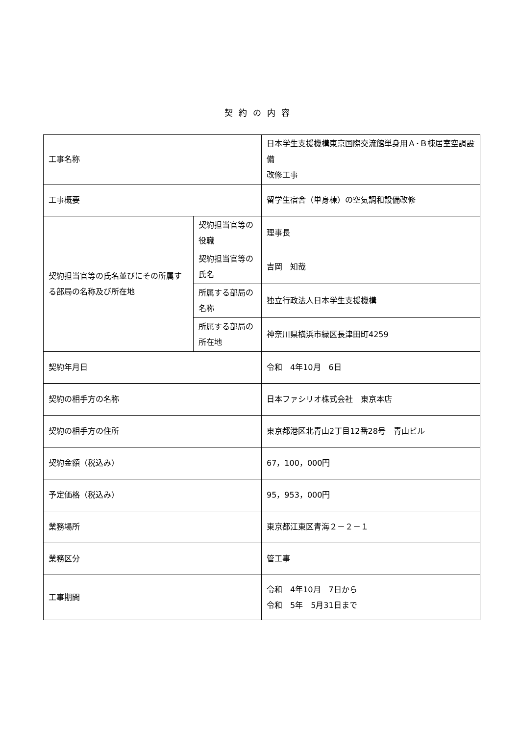契約の内容
| 工事名称 | | 日本学生支援機構東京国際交流館単身用Ａ･Ｂ棟居室空調設備 改修工事 |
| 工事概要 | | 留学生宿舎（単身棟）の空気調和設備改修 |
| 契約担当官等の氏名並びにその所属する部局の名称及び所在地 | 契約担当官等の役職 | 理事長 |
| | 契約担当官等の氏名 | 吉岡 知哉 |
| | 所属する部局の名称 | 独立行政法人日本学生支援機構 |
| | 所属する部局の所在地 | 神奈川県横浜市緑区長津田町4259 |
| 契約年月日 | | 令和 4年10月 6日 |
| 契約の相手方の名称 | | 日本ファシリオ株式会社 東京本店 |
| 契約の相手方の住所 | | 東京都港区北青山2丁目12番28号 青山ビル |
| 契約金額（税込み） | | 67，100，000円 |
| 予定価格（税込み） | | 95，953，000円 |
| 業務場所 | | 東京都江東区青海２－２－１ |
| 業務区分 | | 管工事 |
| 工事期間 | | 令和 4年10月 7日から 令和 5年 5月31日まで |